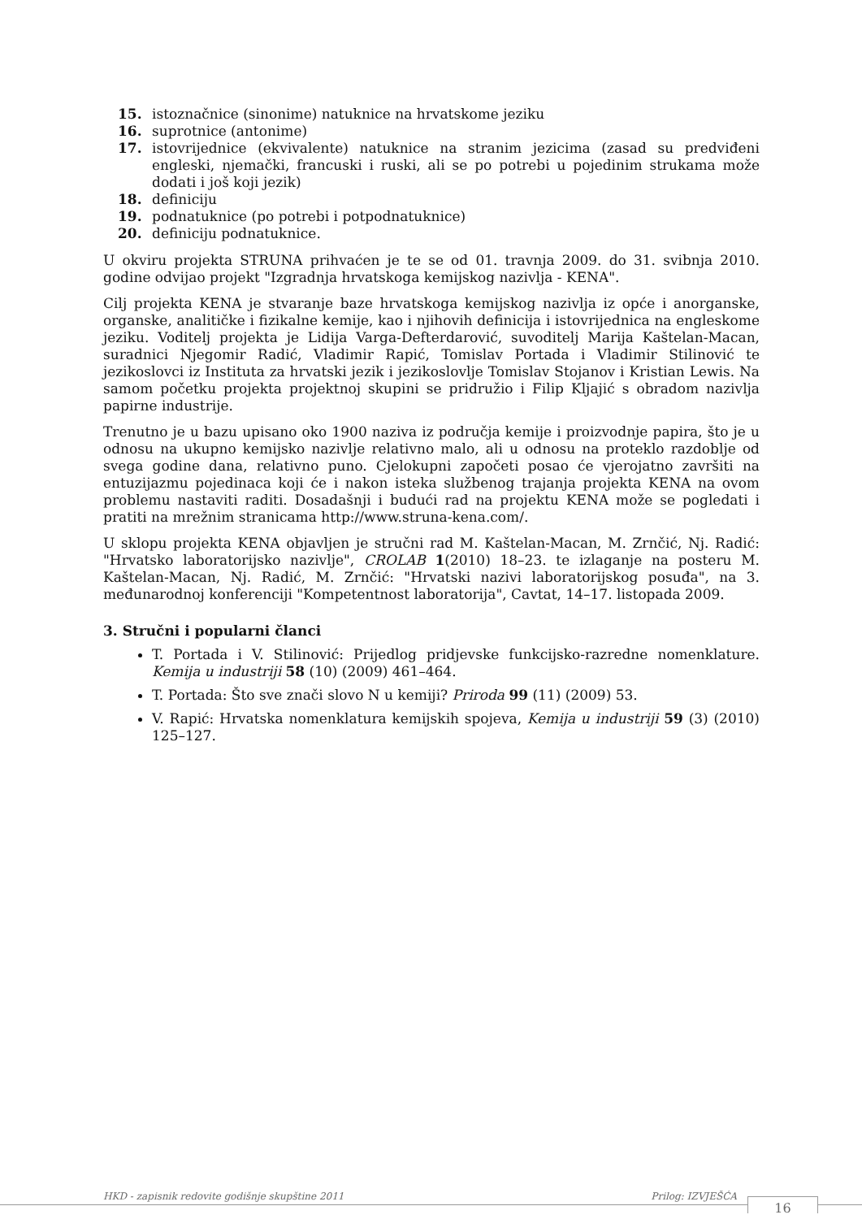15. istoznačnice (sinonime) natuknice na hrvatskome jeziku
16. suprotnice (antonime)
17. istovrijednice (ekvivalente) natuknice na stranim jezicima (zasad su predviđeni engleski, njemački, francuski i ruski, ali se po potrebi u pojedinim strukama može dodati i još koji jezik)
18. definiciju
19. podnatuknice (po potrebi i potpodnatuknice)
20. definiciju podnatuknice.
U okviru projekta STRUNA prihvaćen je te se od 01. travnja 2009. do 31. svibnja 2010. godine odvijao projekt "Izgradnja hrvatskoga kemijskog nazivlja - KENA".
Cilj projekta KENA je stvaranje baze hrvatskoga kemijskog nazivlja iz opće i anorganske, organske, analitičke i fizikalne kemije, kao i njihovih definicija i istovrijednica na engleskome jeziku. Voditelj projekta je Lidija Varga-Defterdarović, suvoditelj Marija Kaštelan-Macan, suradnici Njegomir Radić, Vladimir Rapić, Tomislav Portada i Vladimir Stilinović te jezikoslovci iz Instituta za hrvatski jezik i jezikoslovlje Tomislav Stojanov i Kristian Lewis. Na samom početku projekta projektnoj skupini se pridružio i Filip Kljajić s obradom nazivlja papirne industrije.
Trenutno je u bazu upisano oko 1900 naziva iz područja kemije i proizvodnje papira, što je u odnosu na ukupno kemijsko nazivlje relativno malo, ali u odnosu na proteklo razdoblje od svega godine dana, relativno puno. Cjelokupni započeti posao će vjerojatno završiti na entuzijazmu pojedinaca koji će i nakon isteka službenog trajanja projekta KENA na ovom problemu nastaviti raditi. Dosadašnji i budući rad na projektu KENA može se pogledati i pratiti na mrežnim stranicama http://www.struna-kena.com/.
U sklopu projekta KENA objavljen je stručni rad M. Kaštelan-Macan, M. Zrnčić, Nj. Radić: "Hrvatsko laboratorijsko nazivlje", CROLAB 1(2010) 18–23. te izlaganje na posteru M. Kaštelan-Macan, Nj. Radić, M. Zrnčić: "Hrvatski nazivi laboratorijskog posuđa", na 3. međunarodnoj konferenciji "Kompetentnost laboratorija", Cavtat, 14–17. listopada 2009.
3. Stručni i popularni članci
T. Portada i V. Stilinović: Prijedlog pridjevske funkcijsko-razredne nomenklature. Kemija u industriji 58 (10) (2009) 461–464.
T. Portada: Što sve znači slovo N u kemiji? Priroda 99 (11) (2009) 53.
V. Rapić: Hrvatska nomenklatura kemijskih spojeva, Kemija u industriji 59 (3) (2010) 125–127.
HKD - zapisnik redovite godišnje skupštine 2011 Prilog: IZVJEŠĆA
16